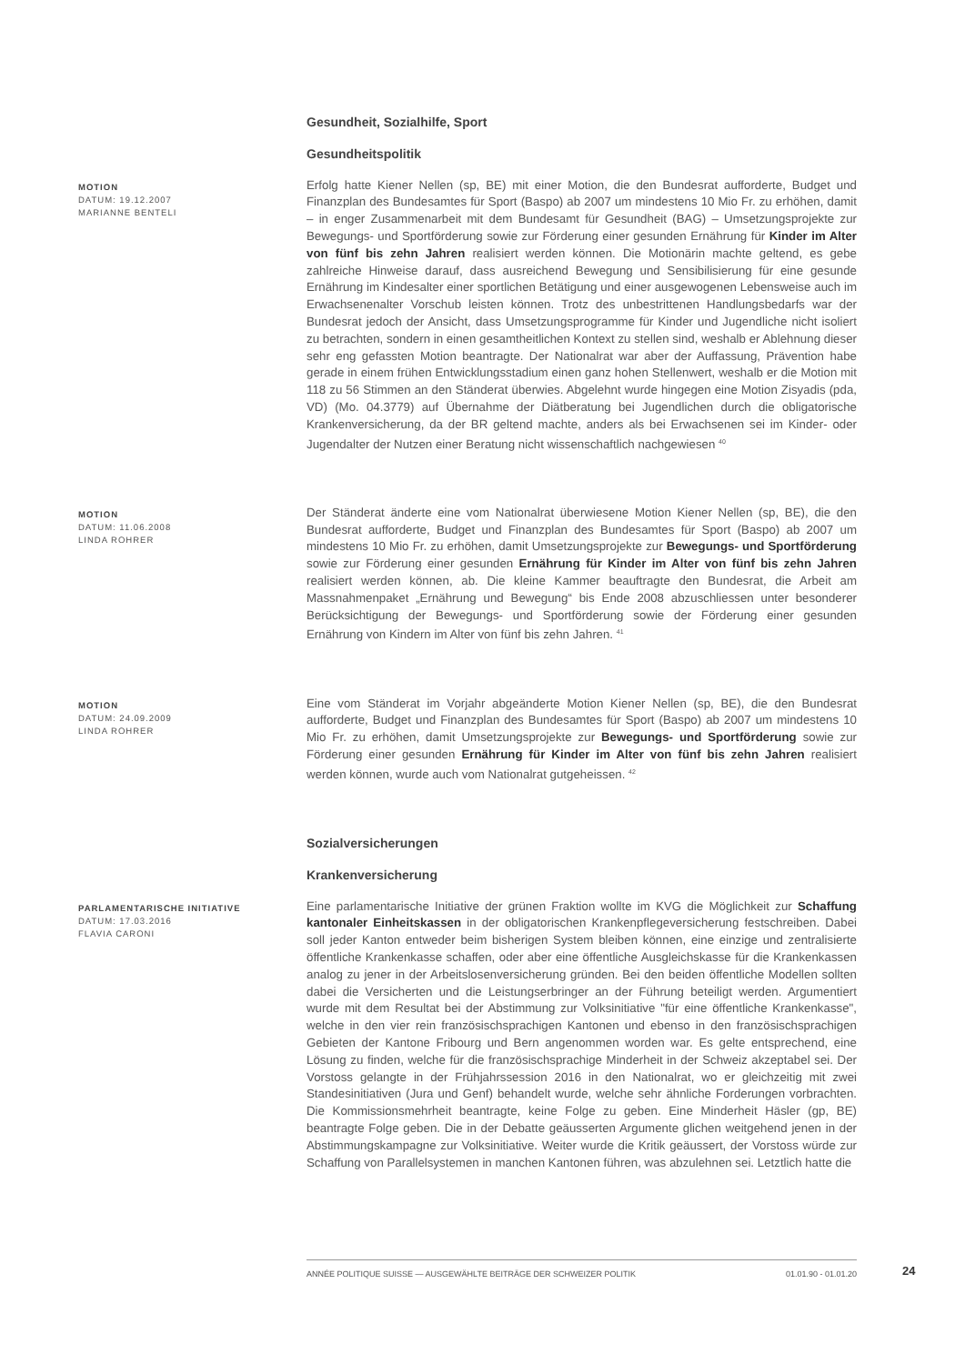Gesundheit, Sozialhilfe, Sport
Gesundheitspolitik
MOTION
DATUM: 19.12.2007
MARIANNE BENTELI
Erfolg hatte Kiener Nellen (sp, BE) mit einer Motion, die den Bundesrat aufforderte, Budget und Finanzplan des Bundesamtes für Sport (Baspo) ab 2007 um mindestens 10 Mio Fr. zu erhöhen, damit – in enger Zusammenarbeit mit dem Bundesamt für Gesundheit (BAG) – Umsetzungsprojekte zur Bewegungs- und Sportförderung sowie zur Förderung einer gesunden Ernährung für Kinder im Alter von fünf bis zehn Jahren realisiert werden können. Die Motionärin machte geltend, es gebe zahlreiche Hinweise darauf, dass ausreichend Bewegung und Sensibilisierung für eine gesunde Ernährung im Kindesalter einer sportlichen Betätigung und einer ausgewogenen Lebensweise auch im Erwachsenenalter Vorschub leisten können. Trotz des unbestrittenen Handlungsbedarfs war der Bundesrat jedoch der Ansicht, dass Umsetzungsprogramme für Kinder und Jugendliche nicht isoliert zu betrachten, sondern in einen gesamtheitlichen Kontext zu stellen sind, weshalb er Ablehnung dieser sehr eng gefassten Motion beantragte. Der Nationalrat war aber der Auffassung, Prävention habe gerade in einem frühen Entwicklungsstadium einen ganz hohen Stellenwert, weshalb er die Motion mit 118 zu 56 Stimmen an den Ständerat überwies. Abgelehnt wurde hingegen eine Motion Zisyadis (pda, VD) (Mo. 04.3779) auf Übernahme der Diätberatung bei Jugendlichen durch die obligatorische Krankenversicherung, da der BR geltend machte, anders als bei Erwachsenen sei im Kinder- oder Jugendalter der Nutzen einer Beratung nicht wissenschaftlich nachgewiesen <sup>40</sup>
MOTION
DATUM: 11.06.2008
LINDA ROHRER
Der Ständerat änderte eine vom Nationalrat überwiesene Motion Kiener Nellen (sp, BE), die den Bundesrat aufforderte, Budget und Finanzplan des Bundesamtes für Sport (Baspo) ab 2007 um mindestens 10 Mio Fr. zu erhöhen, damit Umsetzungsprojekte zur Bewegungs- und Sportförderung sowie zur Förderung einer gesunden Ernährung für Kinder im Alter von fünf bis zehn Jahren realisiert werden können, ab. Die kleine Kammer beauftragte den Bundesrat, die Arbeit am Massnahmenpaket „Ernährung und Bewegung“ bis Ende 2008 abzuschliessen unter besonderer Berücksichtigung der Bewegungs- und Sportförderung sowie der Förderung einer gesunden Ernährung von Kindern im Alter von fünf bis zehn Jahren. <sup>41</sup>
MOTION
DATUM: 24.09.2009
LINDA ROHRER
Eine vom Ständerat im Vorjahr abgeänderte Motion Kiener Nellen (sp, BE), die den Bundesrat aufforderte, Budget und Finanzplan des Bundesamtes für Sport (Baspo) ab 2007 um mindestens 10 Mio Fr. zu erhöhen, damit Umsetzungsprojekte zur Bewegungs- und Sportförderung sowie zur Förderung einer gesunden Ernährung für Kinder im Alter von fünf bis zehn Jahren realisiert werden können, wurde auch vom Nationalrat gutgeheissen. <sup>42</sup>
Sozialversicherungen
Krankenversicherung
PARLAMENTARISCHE INITIATIVE
DATUM: 17.03.2016
FLAVIA CARONI
Eine parlamentarische Initiative der grünen Fraktion wollte im KVG die Möglichkeit zur Schaffung kantonaler Einheitskassen in der obligatorischen Krankenpflegeversicherung festschreiben. Dabei soll jeder Kanton entweder beim bisherigen System bleiben können, eine einzige und zentralisierte öffentliche Krankenkasse schaffen, oder aber eine öffentliche Ausgleichskasse für die Krankenkassen analog zu jener in der Arbeitslosenversicherung gründen. Bei den beiden öffentliche Modellen sollten dabei die Versicherten und die Leistungserbringer an der Führung beteiligt werden. Argumentiert wurde mit dem Resultat bei der Abstimmung zur Volksinitiative "für eine öffentliche Krankenkasse", welche in den vier rein französischsprachigen Kantonen und ebenso in den französischsprachigen Gebieten der Kantone Fribourg und Bern angenommen worden war. Es gelte entsprechend, eine Lösung zu finden, welche für die französischsprachige Minderheit in der Schweiz akzeptabel sei. Der Vorstoss gelangte in der Frühjahrssession 2016 in den Nationalrat, wo er gleichzeitig mit zwei Standesinitiativen (Jura und Genf) behandelt wurde, welche sehr ähnliche Forderungen vorbrachten. Die Kommissionsmehrheit beantragte, keine Folge zu geben. Eine Minderheit Häsler (gp, BE) beantragte Folge geben. Die in der Debatte geäusserten Argumente glichen weitgehend jenen in der Abstimmungskampagne zur Volksinitiative. Weiter wurde die Kritik geäussert, der Vorstoss würde zur Schaffung von Parallelsystemen in manchen Kantonen führen, was abzulehnen sei. Letztlich hatte die
ANNÉE POLITIQUE SUISSE — AUSGEWÄHLTE BEITRÄGE DER SCHWEIZER POLITIK 01.01.90 - 01.01.20 24